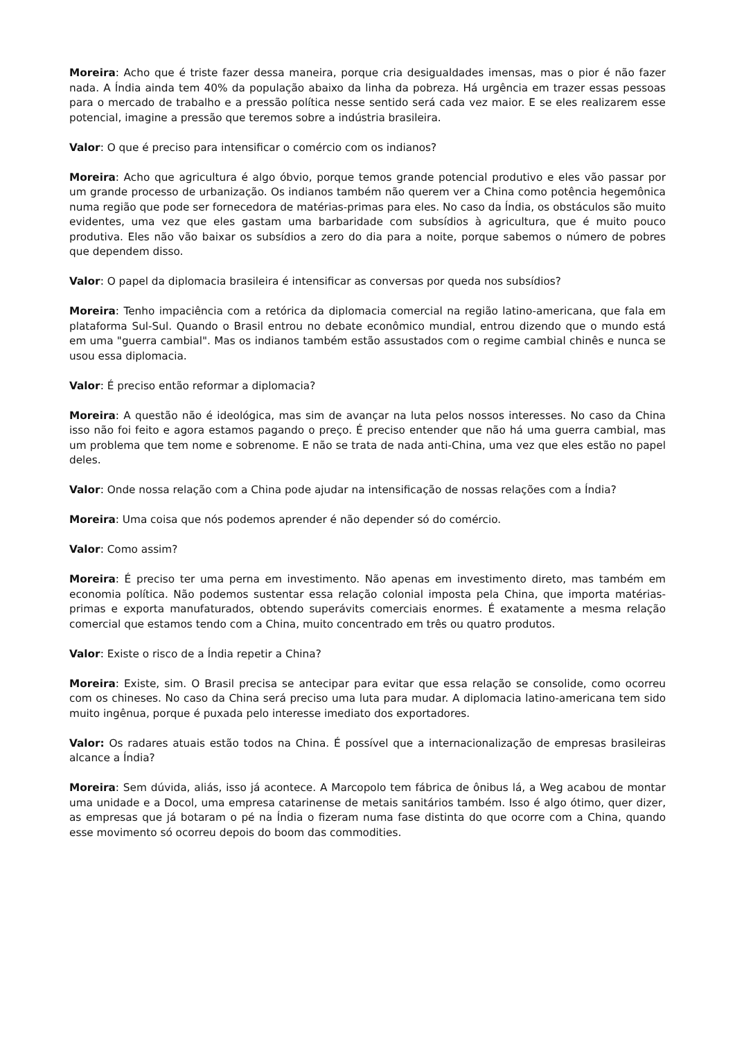Moreira: Acho que é triste fazer dessa maneira, porque cria desigualdades imensas, mas o pior é não fazer nada. A Índia ainda tem 40% da população abaixo da linha da pobreza. Há urgência em trazer essas pessoas para o mercado de trabalho e a pressão política nesse sentido será cada vez maior. E se eles realizarem esse potencial, imagine a pressão que teremos sobre a indústria brasileira.
Valor: O que é preciso para intensificar o comércio com os indianos?
Moreira: Acho que agricultura é algo óbvio, porque temos grande potencial produtivo e eles vão passar por um grande processo de urbanização. Os indianos também não querem ver a China como potência hegemônica numa região que pode ser fornecedora de matérias-primas para eles. No caso da Índia, os obstáculos são muito evidentes, uma vez que eles gastam uma barbaridade com subsídios à agricultura, que é muito pouco produtiva. Eles não vão baixar os subsídios a zero do dia para a noite, porque sabemos o número de pobres que dependem disso.
Valor: O papel da diplomacia brasileira é intensificar as conversas por queda nos subsídios?
Moreira: Tenho impaciência com a retórica da diplomacia comercial na região latino-americana, que fala em plataforma Sul-Sul. Quando o Brasil entrou no debate econômico mundial, entrou dizendo que o mundo está em uma "guerra cambial". Mas os indianos também estão assustados com o regime cambial chinês e nunca se usou essa diplomacia.
Valor: É preciso então reformar a diplomacia?
Moreira: A questão não é ideológica, mas sim de avançar na luta pelos nossos interesses. No caso da China isso não foi feito e agora estamos pagando o preço. É preciso entender que não há uma guerra cambial, mas um problema que tem nome e sobrenome. E não se trata de nada anti-China, uma vez que eles estão no papel deles.
Valor: Onde nossa relação com a China pode ajudar na intensificação de nossas relações com a Índia?
Moreira: Uma coisa que nós podemos aprender é não depender só do comércio.
Valor: Como assim?
Moreira: É preciso ter uma perna em investimento. Não apenas em investimento direto, mas também em economia política. Não podemos sustentar essa relação colonial imposta pela China, que importa matérias-primas e exporta manufaturados, obtendo superávits comerciais enormes. É exatamente a mesma relação comercial que estamos tendo com a China, muito concentrado em três ou quatro produtos.
Valor: Existe o risco de a Índia repetir a China?
Moreira: Existe, sim. O Brasil precisa se antecipar para evitar que essa relação se consolide, como ocorreu com os chineses. No caso da China será preciso uma luta para mudar. A diplomacia latino-americana tem sido muito ingênua, porque é puxada pelo interesse imediato dos exportadores.
Valor: Os radares atuais estão todos na China. É possível que a internacionalização de empresas brasileiras alcance a Índia?
Moreira: Sem dúvida, aliás, isso já acontece. A Marcopolo tem fábrica de ônibus lá, a Weg acabou de montar uma unidade e a Docol, uma empresa catarinense de metais sanitários também. Isso é algo ótimo, quer dizer, as empresas que já botaram o pé na Índia o fizeram numa fase distinta do que ocorre com a China, quando esse movimento só ocorreu depois do boom das commodities.